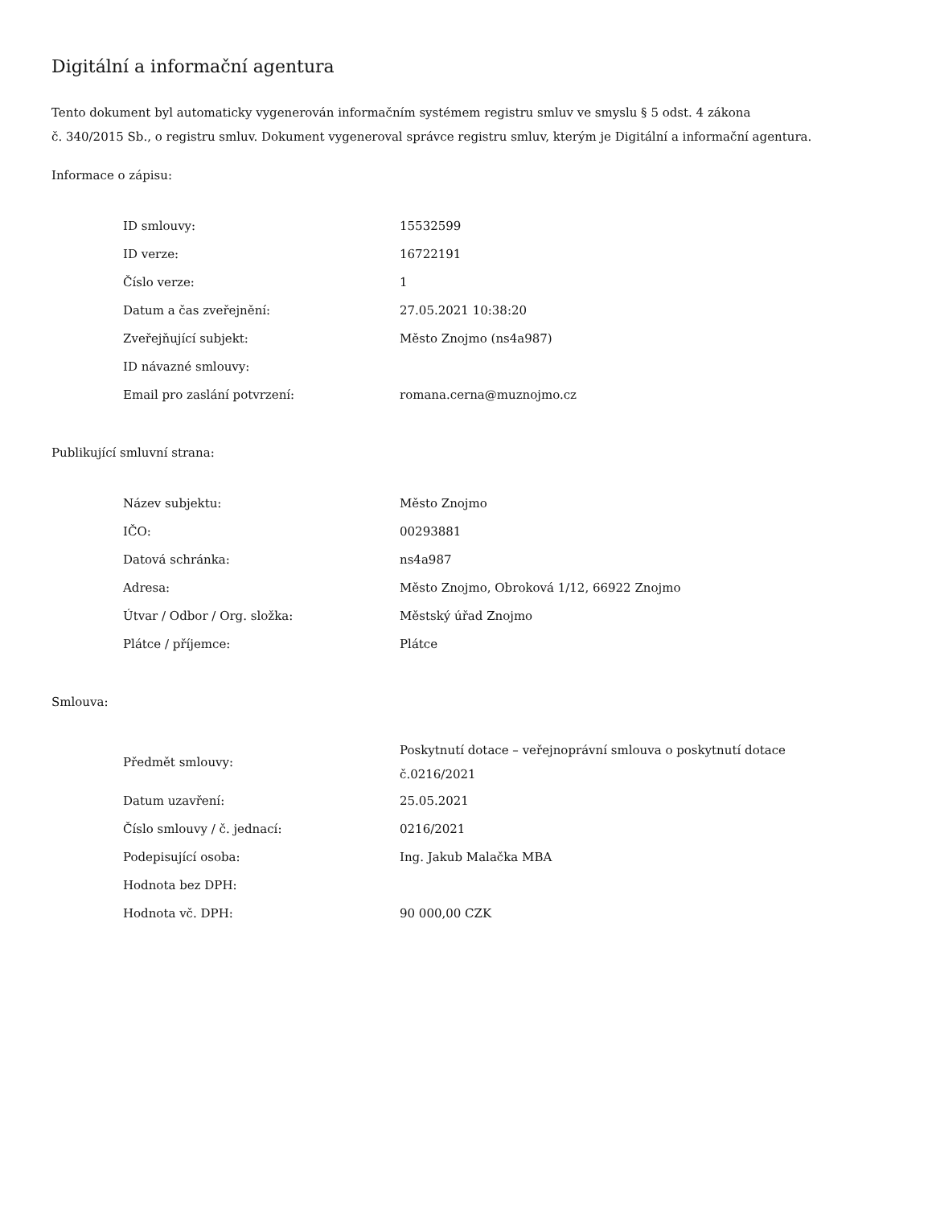Digitální a informační agentura
Tento dokument byl automaticky vygenerován informačním systémem registru smluv ve smyslu § 5 odst. 4 zákona
č. 340/2015 Sb., o registru smluv. Dokument vygeneroval správce registru smluv, kterým je Digitální a informační agentura.
Informace o zápisu:
| ID smlouvy: | 15532599 |
| ID verze: | 16722191 |
| Číslo verze: | 1 |
| Datum a čas zveřejnění: | 27.05.2021 10:38:20 |
| Zveřejňující subjekt: | Město Znojmo (ns4a987) |
| ID návazné smlouvy: | |
| Email pro zaslání potvrzení: | romana.cerna@muznojmo.cz |
Publikující smluvní strana:
| Název subjektu: | Město Znojmo |
| IČO: | 00293881 |
| Datová schránka: | ns4a987 |
| Adresa: | Město Znojmo, Obroková 1/12, 66922 Znojmo |
| Útvar / Odbor / Org. složka: | Městský úřad Znojmo |
| Plátce / příjemce: | Plátce |
Smlouva:
| Předmět smlouvy: | Poskytnutí dotace – veřejnoprávní smlouva o poskytnutí dotace č.0216/2021 |
| Datum uzavření: | 25.05.2021 |
| Číslo smlouvy / č. jednací: | 0216/2021 |
| Podepisující osoba: | Ing. Jakub Malačka MBA |
| Hodnota bez DPH: | |
| Hodnota vč. DPH: | 90 000,00 CZK |